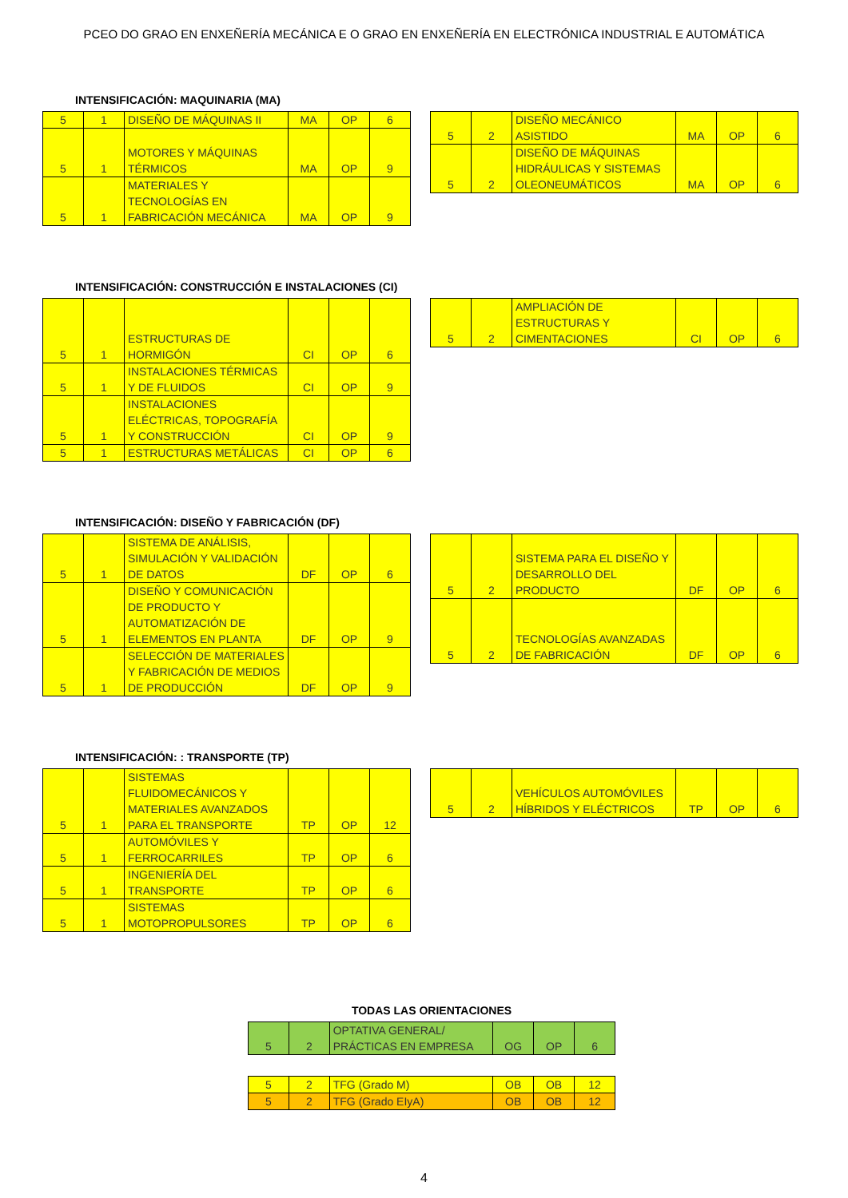PCEO DO GRAO EN ENXEÑERÍA MECÁNICA E O GRAO EN ENXEÑERÍA EN ELECTRÓNICA INDUSTRIAL E AUTOMÁTICA
INTENSIFICACIÓN: MAQUINARIA (MA)
| 5 | 1 | DISEÑO DE MÁQUINAS II | MA | OP | 6 |
| 5 | 1 | MOTORES Y MÁQUINAS TÉRMICOS | MA | OP | 9 |
| 5 | 1 | MATERIALES Y TECNOLOGÍAS EN FABRICACIÓN MECÁNICA | MA | OP | 9 |
| 5 | 2 | DISEÑO MECÁNICO ASISTIDO | MA | OP | 6 |
| 5 | 2 | DISEÑO DE MÁQUINAS HIDRÁULICAS Y SISTEMAS OLEONEUMÁTICOS | MA | OP | 6 |
INTENSIFICACIÓN: CONSTRUCCIÓN E INSTALACIONES (CI)
| 5 | 1 | ESTRUCTURAS DE HORMIGÓN | CI | OP | 6 |
| 5 | 1 | INSTALACIONES TÉRMICAS Y DE FLUIDOS | CI | OP | 9 |
| 5 | 1 | INSTALACIONES ELÉCTRICAS, TOPOGRAFÍA Y CONSTRUCCIÓN | CI | OP | 9 |
| 5 | 1 | ESTRUCTURAS METÁLICAS | CI | OP | 6 |
| 5 | 2 | AMPLIACIÓN DE ESTRUCTURAS Y CIMENTACIONES | CI | OP | 6 |
INTENSIFICACIÓN: DISEÑO Y FABRICACIÓN (DF)
| 5 | 1 | SISTEMA DE ANÁLISIS, SIMULACIÓN Y VALIDACIÓN DE DATOS | DF | OP | 6 |
| 5 | 1 | DISEÑO Y COMUNICACIÓN DE PRODUCTO Y AUTOMATIZACIÓN DE ELEMENTOS EN PLANTA | DF | OP | 9 |
| 5 | 1 | SELECCIÓN DE MATERIALES Y FABRICACIÓN DE MEDIOS DE PRODUCCIÓN | DF | OP | 9 |
| 5 | 2 | SISTEMA PARA EL DISEÑO Y DESARROLLO DEL PRODUCTO | DF | OP | 6 |
| 5 | 2 | TECNOLOGÍAS AVANZADAS DE FABRICACIÓN | DF | OP | 6 |
INTENSIFICACIÓN: : TRANSPORTE (TP)
| 5 | 1 | SISTEMAS FLUIDOMECÁNICOS Y MATERIALES AVANZADOS PARA EL TRANSPORTE | TP | OP | 12 |
| 5 | 1 | AUTOMÓVILES Y FERROCARRILES | TP | OP | 6 |
| 5 | 1 | INGENIERÍA DEL TRANSPORTE | TP | OP | 6 |
| 5 | 1 | SISTEMAS MOTOPROPULSORES | TP | OP | 6 |
| 5 | 2 | VEHÍCULOS AUTOMÓVILES HÍBRIDOS Y ELÉCTRICOS | TP | OP | 6 |
TODAS LAS ORIENTACIONES
| 5 | 2 | OPTATIVA GENERAL/ PRÁCTICAS EN EMPRESA | OG | OP | 6 |
| 5 | 2 | TFG (Grado M) | OB | OB | 12 |
| 5 | 2 | TFG (Grado EIyA) | OB | OB | 12 |
4